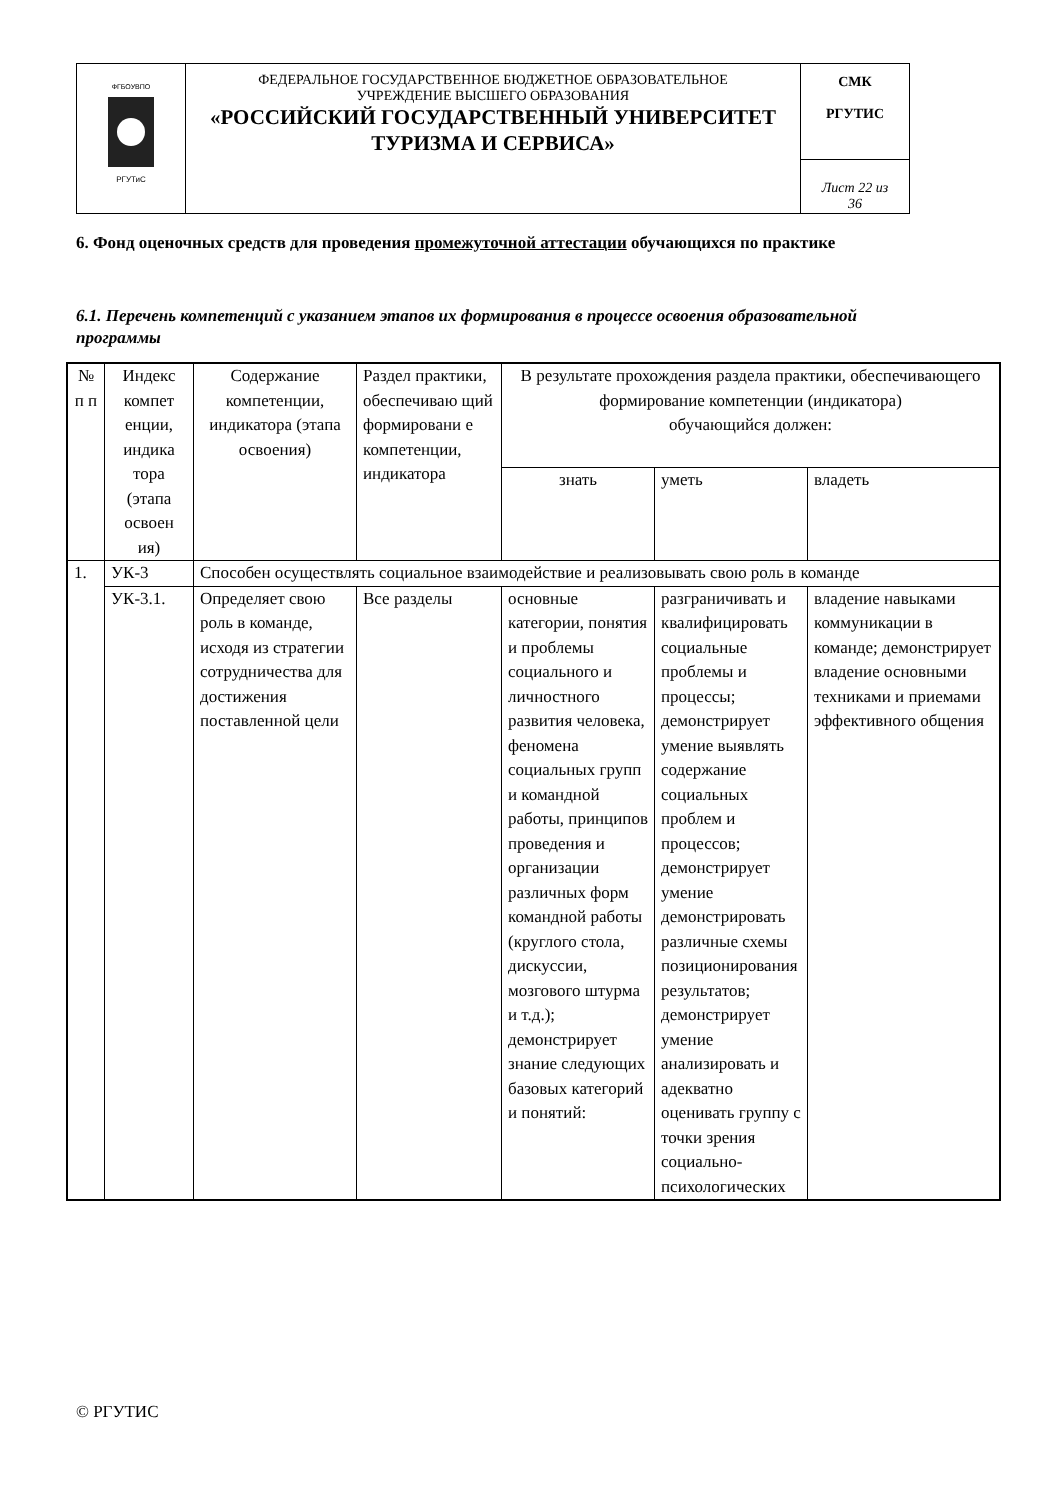| ФГБОУВПО РГУТиС | ФЕДЕРАЛЬНОЕ ГОСУДАРСТВЕННОЕ БЮДЖЕТНОЕ ОБРАЗОВАТЕЛЬНОЕ УЧРЕЖДЕНИЕ ВЫСШЕГО ОБРАЗОВАНИЯ «РОССИЙСКИЙ ГОСУДАРСТВЕННЫЙ УНИВЕРСИТЕТ ТУРИЗМА И СЕРВИСА» | СМК РГУТИС |
| | | Лист 22 из 36 |
6. Фонд оценочных средств для проведения промежуточной аттестации обучающихся по практике
6.1. Перечень компетенций с указанием этапов их формирования в процессе освоения образовательной программы
| № п п | Индекс компет енции, индика тора (этапа освоен ия) | Содержание компетенции, индикатора (этапа освоения) | Раздел практики, обеспечиваю щий формировани е компетенции, индикатора | В результате прохождения раздела практики, обеспечивающего формирование компетенции (индикатора) обучающийся должен: | | |
| --- | --- | --- | --- | --- | --- | --- |
| | | | | знать | уметь | владеть |
| 1. | УК-3 | Способен осуществлять социальное взаимодействие и реализовывать свою роль в команде | | | | |
| | УК-3.1. | Определяет свою роль в команде, исходя из стратегии сотрудничества для достижения поставленной цели | Все разделы | основные категории, понятия и проблемы социального и личностного развития человека, феномена социальных групп и командной работы, принципов проведения и организации различных форм командной работы (круглого стола, дискуссии, мозгового штурма и т.д.); демонстрирует знание следующих базовых категорий и понятий: | разграничивать и квалифицировать социальные проблемы и процессы; демонстрирует умение выявлять содержание социальных проблем и процессов; демонстрирует умение демонстрировать различные схемы позиционирования результатов; демонстрирует умение анализировать и адекватно оценивать группу с точки зрения социально-психологических | владение навыками коммуникации в команде; демонстрирует владение основными техниками и приемами эффективного общения |
© РГУТИС